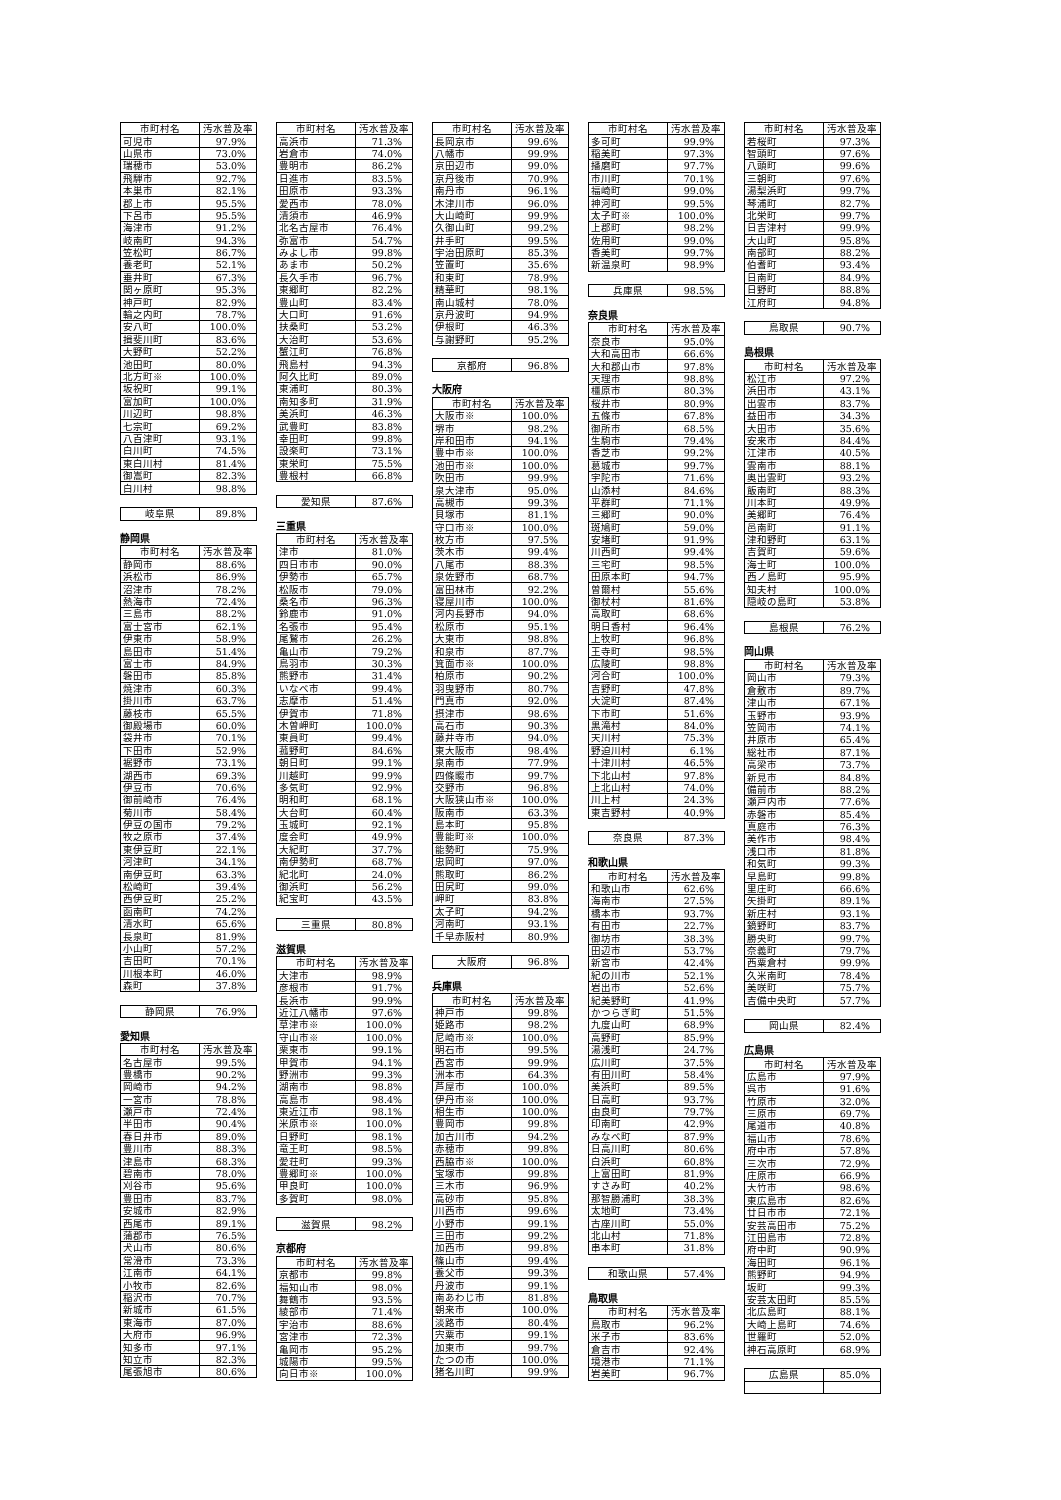| 市町村名 | 汚水普及率 |
| --- | --- |
| 可児市 | 97.9% |
| 山県市 | 73.0% |
| 瑞穂市 | 53.0% |
| 飛騨市 | 92.7% |
| 本巣市 | 82.1% |
| 郡上市 | 95.5% |
| 下呂市 | 95.5% |
| 海津市 | 91.2% |
| 岐南町 | 94.3% |
| 笠松町 | 86.7% |
| 養老町 | 52.1% |
| 垂井町 | 67.3% |
| 関ヶ原町 | 95.3% |
| 神戸町 | 82.9% |
| 輪之内町 | 78.7% |
| 安八町 | 100.0% |
| 揖斐川町 | 83.6% |
| 大野町 | 52.2% |
| 池田町 | 80.0% |
| 北方町※ | 100.0% |
| 坂祝町 | 99.1% |
| 富加町 | 100.0% |
| 川辺町 | 98.8% |
| 七宗町 | 69.2% |
| 八百津町 | 93.1% |
| 白川町 | 74.5% |
| 東白川村 | 81.4% |
| 御嵩町 | 82.3% |
| 白川村 | 98.8% |
| 岐阜県 | 89.8% |
静岡県
| 市町村名 | 汚水普及率 |
| --- | --- |
| 静岡市 | 88.6% |
| 浜松市 | 86.9% |
| 沼津市 | 78.2% |
| 熱海市 | 72.4% |
| 三島市 | 88.2% |
| 富士宮市 | 62.1% |
| 伊東市 | 58.9% |
| 島田市 | 51.4% |
| 富士市 | 84.9% |
| 磐田市 | 85.8% |
| 焼津市 | 60.3% |
| 掛川市 | 63.7% |
| 藤枝市 | 65.5% |
| 御殿場市 | 60.0% |
| 袋井市 | 70.1% |
| 下田市 | 52.9% |
| 裾野市 | 73.1% |
| 湖西市 | 69.3% |
| 伊豆市 | 70.6% |
| 御前崎市 | 76.4% |
| 菊川市 | 58.4% |
| 伊豆の国市 | 79.2% |
| 牧之原市 | 37.4% |
| 東伊豆町 | 22.1% |
| 河津町 | 34.1% |
| 南伊豆町 | 63.3% |
| 松崎町 | 39.4% |
| 西伊豆町 | 25.2% |
| 函南町 | 74.2% |
| 清水町 | 65.6% |
| 長泉町 | 81.9% |
| 小山町 | 57.2% |
| 吉田町 | 70.1% |
| 川根本町 | 46.0% |
| 森町 | 37.8% |
| 静岡県 | 76.9% |
愛知県
| 市町村名 | 汚水普及率 |
| --- | --- |
| 名古屋市 | 99.5% |
| 豊橋市 | 90.2% |
| 岡崎市 | 94.2% |
| 一宮市 | 78.8% |
| 瀬戸市 | 72.4% |
| 半田市 | 90.4% |
| 春日井市 | 89.0% |
| 豊川市 | 88.3% |
| 津島市 | 68.3% |
| 碧南市 | 78.0% |
| 刈谷市 | 95.6% |
| 豊田市 | 83.7% |
| 安城市 | 82.9% |
| 西尾市 | 89.1% |
| 蒲郡市 | 76.5% |
| 犬山市 | 80.6% |
| 常滑市 | 73.3% |
| 江南市 | 64.1% |
| 小牧市 | 82.6% |
| 稲沢市 | 70.7% |
| 新城市 | 61.5% |
| 東海市 | 87.0% |
| 大府市 | 96.9% |
| 知多市 | 97.1% |
| 知立市 | 82.3% |
| 尾張旭市 | 80.6% |
| 市町村名 | 汚水普及率 |
| --- | --- |
| 高浜市 | 71.3% |
| 岩倉市 | 74.0% |
| 豊明市 | 86.2% |
| 日進市 | 83.5% |
| 田原市 | 93.3% |
| 愛西市 | 78.0% |
| 清須市 | 46.9% |
| 北名古屋市 | 76.4% |
| 弥富市 | 54.7% |
| みよし市 | 99.8% |
| あま市 | 50.2% |
| 長久手市 | 96.7% |
| 東郷町 | 82.2% |
| 豊山町 | 83.4% |
| 大口町 | 91.6% |
| 扶桑町 | 53.2% |
| 大治町 | 53.6% |
| 蟹江町 | 76.8% |
| 飛島村 | 94.3% |
| 阿久比町 | 89.0% |
| 東浦町 | 80.3% |
| 南知多町 | 31.9% |
| 美浜町 | 46.3% |
| 武豊町 | 83.8% |
| 幸田町 | 99.8% |
| 設楽町 | 73.1% |
| 東栄町 | 75.5% |
| 豊根村 | 66.8% |
| 愛知県 | 87.6% |
三重県
| 市町村名 | 汚水普及率 |
| --- | --- |
| 津市 | 81.0% |
| 四日市市 | 90.0% |
| 伊勢市 | 65.7% |
| 松阪市 | 79.0% |
| 桑名市 | 96.3% |
| 鈴鹿市 | 91.0% |
| 名張市 | 95.4% |
| 尾鷲市 | 26.2% |
| 亀山市 | 79.2% |
| 鳥羽市 | 30.3% |
| 熊野市 | 31.4% |
| いなべ市 | 99.4% |
| 志摩市 | 51.4% |
| 伊賀市 | 71.8% |
| 木曽岬町 | 100.0% |
| 東員町 | 99.4% |
| 菰野町 | 84.6% |
| 朝日町 | 99.1% |
| 川越町 | 99.9% |
| 多気町 | 92.9% |
| 明和町 | 68.1% |
| 大台町 | 60.4% |
| 玉城町 | 92.1% |
| 度会町 | 49.9% |
| 大紀町 | 37.7% |
| 南伊勢町 | 68.7% |
| 紀北町 | 24.0% |
| 御浜町 | 56.2% |
| 紀宝町 | 43.5% |
| 三重県 | 80.8% |
滋賀県
| 市町村名 | 汚水普及率 |
| --- | --- |
| 大津市 | 98.9% |
| 彦根市 | 91.7% |
| 長浜市 | 99.9% |
| 近江八幡市 | 97.6% |
| 草津市※ | 100.0% |
| 守山市※ | 100.0% |
| 栗東市 | 99.1% |
| 甲賀市 | 94.1% |
| 野洲市 | 99.3% |
| 湖南市 | 98.8% |
| 高島市 | 98.4% |
| 東近江市 | 98.1% |
| 米原市※ | 100.0% |
| 日野町 | 98.1% |
| 竜王町 | 98.5% |
| 愛荘町 | 99.3% |
| 豊郷町※ | 100.0% |
| 甲良町 | 100.0% |
| 多賀町 | 98.0% |
| 滋賀県 | 98.2% |
京都府
| 市町村名 | 汚水普及率 |
| --- | --- |
| 京都市 | 99.8% |
| 福知山市 | 98.0% |
| 舞鶴市 | 93.5% |
| 綾部市 | 71.4% |
| 宇治市 | 88.6% |
| 宮津市 | 72.3% |
| 亀岡市 | 95.2% |
| 城陽市 | 99.5% |
| 向日市※ | 100.0% |
| 市町村名 | 汚水普及率 |
| --- | --- |
| 長岡京市 | 99.6% |
| 八幡市 | 99.9% |
| 京田辺市 | 99.0% |
| 京丹後市 | 70.9% |
| 南丹市 | 96.1% |
| 木津川市 | 96.0% |
| 大山崎町 | 99.9% |
| 久御山町 | 99.2% |
| 井手町 | 99.5% |
| 宇治田原町 | 85.3% |
| 笠置町 | 35.6% |
| 和束町 | 78.9% |
| 精華町 | 98.1% |
| 南山城村 | 78.0% |
| 京丹波町 | 94.9% |
| 伊根町 | 46.3% |
| 与謝野町 | 95.2% |
| 京都府 | 96.8% |
大阪府
| 市町村名 | 汚水普及率 |
| --- | --- |
| 大阪市※ | 100.0% |
| 堺市 | 98.2% |
| 岸和田市 | 94.1% |
| 豊中市※ | 100.0% |
| 池田市※ | 100.0% |
| 吹田市 | 99.9% |
| 泉大津市 | 95.0% |
| 高槻市 | 99.3% |
| 貝塚市 | 81.1% |
| 守口市※ | 100.0% |
| 枚方市 | 97.5% |
| 茨木市 | 99.4% |
| 八尾市 | 88.3% |
| 泉佐野市 | 68.7% |
| 富田林市 | 92.2% |
| 寝屋川市 | 100.0% |
| 河内長野市 | 94.0% |
| 松原市 | 95.1% |
| 大東市 | 98.8% |
| 和泉市 | 87.7% |
| 箕面市※ | 100.0% |
| 柏原市 | 90.2% |
| 羽曳野市 | 80.7% |
| 門真市 | 92.0% |
| 摂津市 | 98.6% |
| 高石市 | 90.3% |
| 藤井寺市 | 94.0% |
| 東大阪市 | 98.4% |
| 泉南市 | 77.9% |
| 四條畷市 | 99.7% |
| 交野市 | 96.8% |
| 大阪狭山市※ | 100.0% |
| 阪南市 | 63.3% |
| 島本町 | 95.8% |
| 豊能町※ | 100.0% |
| 能勢町 | 75.9% |
| 忠岡町 | 97.0% |
| 熊取町 | 86.2% |
| 田尻町 | 99.0% |
| 岬町 | 83.8% |
| 太子町 | 94.2% |
| 河南町 | 93.1% |
| 千早赤阪村 | 80.9% |
| 大阪府 | 96.8% |
兵庫県
| 市町村名 | 汚水普及率 |
| --- | --- |
| 神戸市 | 99.8% |
| 姫路市 | 98.2% |
| 尼崎市※ | 100.0% |
| 明石市 | 99.5% |
| 西宮市 | 99.9% |
| 洲本市 | 64.3% |
| 芦屋市 | 100.0% |
| 伊丹市※ | 100.0% |
| 相生市 | 100.0% |
| 豊岡市 | 99.8% |
| 加古川市 | 94.2% |
| 赤穂市 | 99.8% |
| 西脇市※ | 100.0% |
| 宝塚市 | 99.8% |
| 三木市 | 96.9% |
| 高砂市 | 95.8% |
| 川西市 | 99.6% |
| 小野市 | 99.1% |
| 三田市 | 99.2% |
| 加西市 | 99.8% |
| 篠山市 | 99.4% |
| 養父市 | 99.3% |
| 丹波市 | 99.1% |
| 南あわじ市 | 81.8% |
| 朝来市 | 100.0% |
| 淡路市 | 80.4% |
| 宍粟市 | 99.1% |
| 加東市 | 99.7% |
| たつの市 | 100.0% |
| 猪名川町 | 99.9% |
| 市町村名 | 汚水普及率 |
| --- | --- |
| 多可町 | 99.9% |
| 稲美町 | 97.3% |
| 播磨町 | 97.7% |
| 市川町 | 70.1% |
| 福崎町 | 99.0% |
| 神河町 | 99.5% |
| 太子町※ | 100.0% |
| 上郡町 | 98.2% |
| 佐用町 | 99.0% |
| 香美町 | 99.7% |
| 新温泉町 | 98.9% |
| 兵庫県 | 98.5% |
奈良県
| 市町村名 | 汚水普及率 |
| --- | --- |
| 奈良市 | 95.0% |
| 大和高田市 | 66.6% |
| 大和郡山市 | 97.8% |
| 天理市 | 98.8% |
| 橿原市 | 80.3% |
| 桜井市 | 80.9% |
| 五條市 | 67.8% |
| 御所市 | 68.5% |
| 生駒市 | 79.4% |
| 香芝市 | 99.2% |
| 葛城市 | 99.7% |
| 宇陀市 | 71.6% |
| 山添村 | 84.6% |
| 平群町 | 71.1% |
| 三郷町 | 90.0% |
| 斑鳩町 | 59.0% |
| 安堵町 | 91.9% |
| 川西町 | 99.4% |
| 三宅町 | 98.5% |
| 田原本町 | 94.7% |
| 曽爾村 | 55.6% |
| 御杖村 | 81.6% |
| 高取町 | 68.6% |
| 明日香村 | 96.4% |
| 上牧町 | 96.8% |
| 王寺町 | 98.5% |
| 広陵町 | 98.8% |
| 河合町 | 100.0% |
| 吉野町 | 47.8% |
| 大淀町 | 87.4% |
| 下市町 | 51.6% |
| 黒滝村 | 84.0% |
| 天川村 | 75.3% |
| 野迫川村 | 6.1% |
| 十津川村 | 46.5% |
| 下北山村 | 97.8% |
| 上北山村 | 74.0% |
| 川上村 | 24.3% |
| 東吉野村 | 40.9% |
| 奈良県 | 87.3% |
和歌山県
| 市町村名 | 汚水普及率 |
| --- | --- |
| 和歌山市 | 62.6% |
| 海南市 | 27.5% |
| 橋本市 | 93.7% |
| 有田市 | 22.7% |
| 御坊市 | 38.3% |
| 田辺市 | 53.7% |
| 新宮市 | 42.4% |
| 紀の川市 | 52.1% |
| 岩出市 | 52.6% |
| 紀美野町 | 41.9% |
| かつらぎ町 | 51.5% |
| 九度山町 | 68.9% |
| 高野町 | 85.9% |
| 湯浅町 | 24.7% |
| 広川町 | 37.5% |
| 有田川町 | 58.4% |
| 美浜町 | 89.5% |
| 日高町 | 93.7% |
| 由良町 | 79.7% |
| 印南町 | 42.9% |
| みなべ町 | 87.9% |
| 日高川町 | 80.6% |
| 白浜町 | 60.8% |
| 上富田町 | 81.9% |
| すさみ町 | 40.2% |
| 那智勝浦町 | 38.3% |
| 太地町 | 73.4% |
| 古座川町 | 55.0% |
| 北山村 | 71.8% |
| 串本町 | 31.8% |
| 和歌山県 | 57.4% |
鳥取県
| 市町村名 | 汚水普及率 |
| --- | --- |
| 鳥取市 | 96.2% |
| 米子市 | 83.6% |
| 倉吉市 | 92.4% |
| 境港市 | 71.1% |
| 岩美町 | 96.7% |
| 市町村名 | 汚水普及率 |
| --- | --- |
| 若桜町 | 97.3% |
| 智頭町 | 97.6% |
| 八頭町 | 99.6% |
| 三朝町 | 97.6% |
| 湯梨浜町 | 99.7% |
| 琴浦町 | 82.7% |
| 北栄町 | 99.7% |
| 日吉津村 | 99.9% |
| 大山町 | 95.8% |
| 南部町 | 88.2% |
| 伯耆町 | 93.4% |
| 日南町 | 84.9% |
| 日野町 | 88.8% |
| 江府町 | 94.8% |
| 鳥取県 | 90.7% |
島根県
| 市町村名 | 汚水普及率 |
| --- | --- |
| 松江市 | 97.2% |
| 浜田市 | 43.1% |
| 出雲市 | 83.7% |
| 益田市 | 34.3% |
| 大田市 | 35.6% |
| 安来市 | 84.4% |
| 江津市 | 40.5% |
| 雲南市 | 88.1% |
| 奥出雲町 | 93.2% |
| 飯南町 | 88.3% |
| 川本町 | 49.9% |
| 美郷町 | 76.4% |
| 邑南町 | 91.1% |
| 津和野町 | 63.1% |
| 吉賀町 | 59.6% |
| 海士町 | 100.0% |
| 西ノ島町 | 95.9% |
| 知夫村 | 100.0% |
| 隠岐の島町 | 53.8% |
| 島根県 | 76.2% |
岡山県
| 市町村名 | 汚水普及率 |
| --- | --- |
| 岡山市 | 79.3% |
| 倉敷市 | 89.7% |
| 津山市 | 67.1% |
| 玉野市 | 93.9% |
| 笠岡市 | 74.1% |
| 井原市 | 65.4% |
| 総社市 | 87.1% |
| 高梁市 | 73.7% |
| 新見市 | 84.8% |
| 備前市 | 88.2% |
| 瀬戸内市 | 77.6% |
| 赤磐市 | 85.4% |
| 真庭市 | 76.3% |
| 美作市 | 98.4% |
| 浅口市 | 81.8% |
| 和気町 | 99.3% |
| 早島町 | 99.8% |
| 里庄町 | 66.6% |
| 矢掛町 | 89.1% |
| 新庄村 | 93.1% |
| 鏡野町 | 83.7% |
| 勝央町 | 99.7% |
| 奈義町 | 79.7% |
| 西粟倉村 | 99.9% |
| 久米南町 | 78.4% |
| 美咲町 | 75.7% |
| 吉備中央町 | 57.7% |
| 岡山県 | 82.4% |
広島県
| 市町村名 | 汚水普及率 |
| --- | --- |
| 広島市 | 97.9% |
| 呉市 | 91.6% |
| 竹原市 | 32.0% |
| 三原市 | 69.7% |
| 尾道市 | 40.8% |
| 福山市 | 78.6% |
| 府中市 | 57.8% |
| 三次市 | 72.9% |
| 庄原市 | 66.9% |
| 大竹市 | 98.6% |
| 東広島市 | 82.6% |
| 廿日市市 | 72.1% |
| 安芸高田市 | 75.2% |
| 江田島市 | 72.8% |
| 府中町 | 90.9% |
| 海田町 | 96.1% |
| 熊野町 | 94.9% |
| 坂町 | 99.3% |
| 安芸太田町 | 85.5% |
| 北広島町 | 88.1% |
| 大崎上島町 | 74.6% |
| 世羅町 | 52.0% |
| 神石高原町 | 68.9% |
| 広島県 | 85.0% |